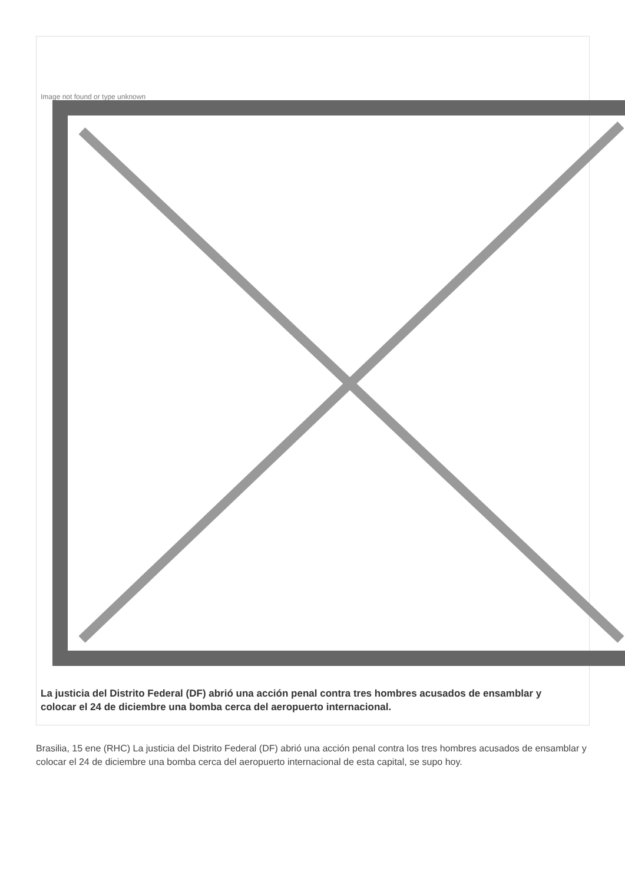Image not found or type unknown
La justicia del Distrito Federal (DF) abrió una acción penal contra tres hombres acusados de ensamblar y colocar el 24 de diciembre una bomba cerca del aeropuerto internacional.
Brasilia, 15 ene (RHC) La justicia del Distrito Federal (DF) abrió una acción penal contra los tres hombres acusados de ensamblar y colocar el 24 de diciembre una bomba cerca del aeropuerto internacional de esta capital, se supo hoy.